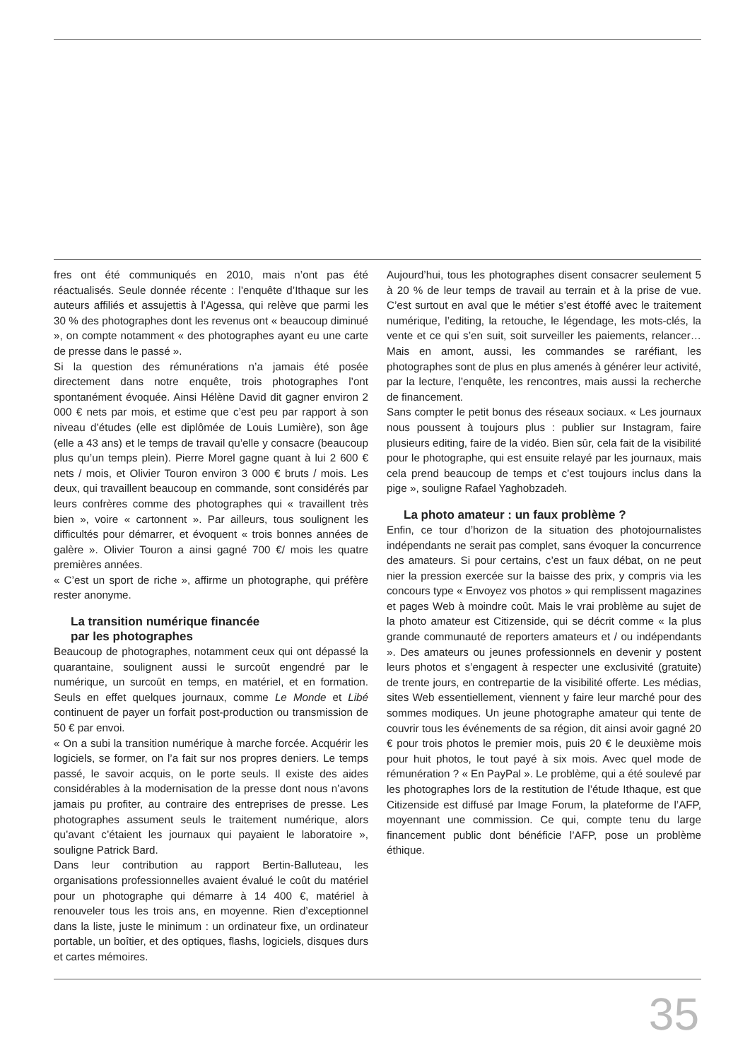fres ont été communiqués en 2010, mais n’ont pas été réactualisés. Seule donnée récente : l’enquête d’Ithaque sur les auteurs affiliés et assujettis à l’Agessa, qui relève que parmi les 30 % des photographes dont les revenus ont « beaucoup diminué », on compte notamment « des photographes ayant eu une carte de presse dans le passé ».
Si la question des rémunérations n’a jamais été posée directement dans notre enquête, trois photographes l’ont spontanément évoquée. Ainsi Hélène David dit gagner environ 2 000 € nets par mois, et estime que c’est peu par rapport à son niveau d’études (elle est diplômée de Louis Lumière), son âge (elle a 43 ans) et le temps de travail qu’elle y consacre (beaucoup plus qu’un temps plein). Pierre Morel gagne quant à lui 2 600 € nets / mois, et Olivier Touron environ 3 000 € bruts / mois. Les deux, qui travaillent beaucoup en commande, sont considérés par leurs confrères comme des photographes qui « travaillent très bien », voire « cartonnent ». Par ailleurs, tous soulignent les difficultés pour démarrer, et évoquent « trois bonnes années de galère ». Olivier Touron a ainsi gagné 700 €/ mois les quatre premières années.
« C’est un sport de riche », affirme un photographe, qui préfère rester anonyme.
La transition numérique financée
par les photographes
Beaucoup de photographes, notamment ceux qui ont dépassé la quarantaine, soulignent aussi le surcoût engendré par le numérique, un surcoût en temps, en matériel, et en formation. Seuls en effet quelques journaux, comme Le Monde et Libé continuent de payer un forfait post-production ou transmission de 50 € par envoi.
« On a subi la transition numérique à marche forcée. Acquérir les logiciels, se former, on l’a fait sur nos propres deniers. Le temps passé, le savoir acquis, on le porte seuls. Il existe des aides considérables à la modernisation de la presse dont nous n’avons jamais pu profiter, au contraire des entreprises de presse. Les photographes assument seuls le traitement numérique, alors qu’avant c’étaient les journaux qui payaient le laboratoire », souligne Patrick Bard.
Dans leur contribution au rapport Bertin-Balluteau, les organisations professionnelles avaient évalué le coût du matériel pour un photographe qui démarre à 14 400 €, matériel à renouveler tous les trois ans, en moyenne. Rien d’exceptionnel dans la liste, juste le minimum : un ordinateur fixe, un ordinateur portable, un boîtier, et des optiques, flashs, logiciels, disques durs et cartes mémoires.
Aujourd’hui, tous les photographes disent consacrer seulement 5 à 20 % de leur temps de travail au terrain et à la prise de vue. C’est surtout en aval que le métier s’est étoffé avec le traitement numérique, l’editing, la retouche, le légendage, les mots-clés, la vente et ce qui s’en suit, soit surveiller les paiements, relancer… Mais en amont, aussi, les commandes se raréfiant, les photographes sont de plus en plus amenés à générer leur activité, par la lecture, l’enquête, les rencontres, mais aussi la recherche de financement.
Sans compter le petit bonus des réseaux sociaux. « Les journaux nous poussent à toujours plus : publier sur Instagram, faire plusieurs editing, faire de la vidéo. Bien sûr, cela fait de la visibilité pour le photographe, qui est ensuite relayé par les journaux, mais cela prend beaucoup de temps et c’est toujours inclus dans la pige », souligne Rafael Yaghobzadeh.
La photo amateur : un faux problème ?
Enfin, ce tour d’horizon de la situation des photojournalistes indépendants ne serait pas complet, sans évoquer la concurrence des amateurs. Si pour certains, c’est un faux débat, on ne peut nier la pression exercée sur la baisse des prix, y compris via les concours type « Envoyez vos photos » qui remplissent magazines et pages Web à moindre coût. Mais le vrai problème au sujet de la photo amateur est Citizenside, qui se décrit comme « la plus grande communauté de reporters amateurs et / ou indépendants ». Des amateurs ou jeunes professionnels en devenir y postent leurs photos et s’engagent à respecter une exclusivité (gratuite) de trente jours, en contrepartie de la visibilité offerte. Les médias, sites Web essentiellement, viennent y faire leur marché pour des sommes modiques. Un jeune photographe amateur qui tente de couvrir tous les événements de sa région, dit ainsi avoir gagné 20 € pour trois photos le premier mois, puis 20 € le deuxième mois pour huit photos, le tout payé à six mois. Avec quel mode de rémunération ? « En PayPal ». Le problème, qui a été soulevé par les photographes lors de la restitution de l’étude Ithaque, est que Citizenside est diffusé par Image Forum, la plateforme de l’AFP, moyennant une commission. Ce qui, compte tenu du large financement public dont bénéficie l’AFP, pose un problème éthique.
35